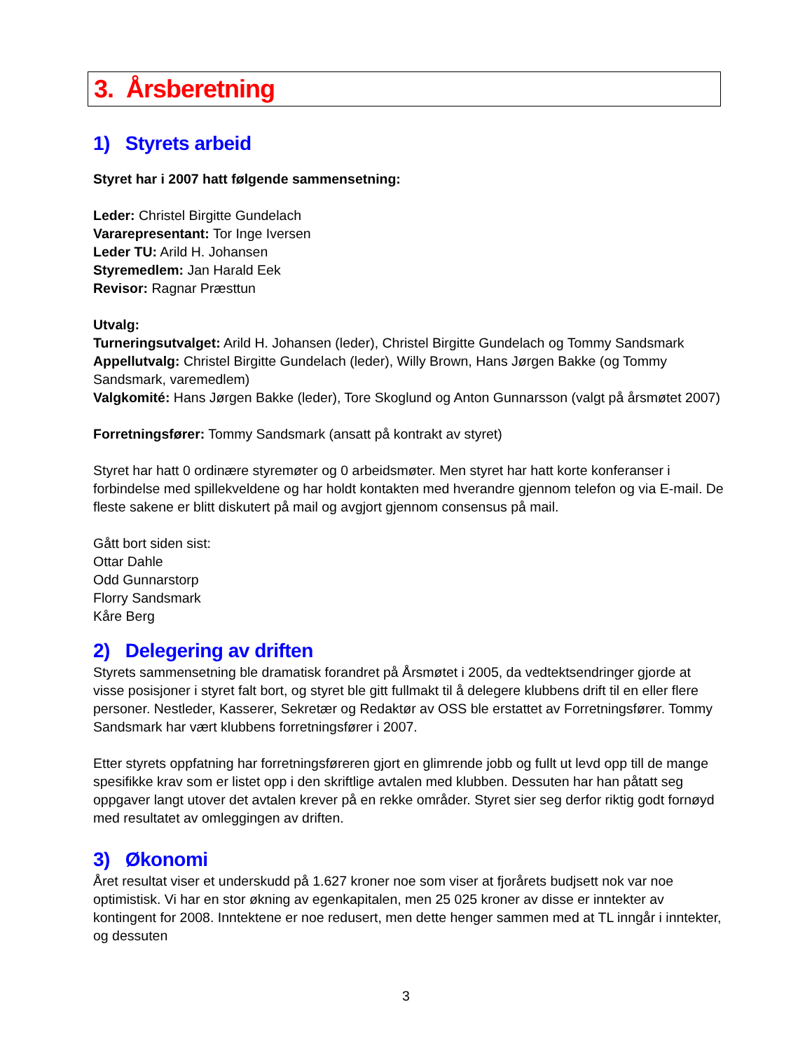3. Årsberetning
1) Styrets arbeid
Styret har i 2007 hatt følgende sammensetning:
Leder: Christel Birgitte Gundelach
Vararepresentant: Tor Inge Iversen
Leder TU: Arild H. Johansen
Styremedlem: Jan Harald Eek
Revisor: Ragnar Præsttun
Utvalg:
Turneringsutvalget: Arild H. Johansen (leder), Christel Birgitte Gundelach og Tommy Sandsmark
Appellutvalg: Christel Birgitte Gundelach (leder), Willy Brown, Hans Jørgen Bakke (og Tommy Sandsmark, varemedlem)
Valgkomité: Hans Jørgen Bakke (leder), Tore Skoglund og Anton Gunnarsson (valgt på årsmøtet 2007)
Forretningsfører: Tommy Sandsmark (ansatt på kontrakt av styret)
Styret har hatt 0 ordinære styremøter og 0 arbeidsmøter. Men styret har hatt korte konferanser i forbindelse med spillekveldene og har holdt kontakten med hverandre gjennom telefon og via E-mail. De fleste sakene er blitt diskutert på mail og avgjort gjennom consensus på mail.
Gått bort siden sist:
Ottar Dahle
Odd Gunnarstorp
Florry Sandsmark
Kåre Berg
2) Delegering av driften
Styrets sammensetning ble dramatisk forandret på Årsmøtet i 2005, da vedtektsendringer gjorde at visse posisjoner i styret falt bort, og styret ble gitt fullmakt til å delegere klubbens drift til en eller flere personer. Nestleder, Kasserer, Sekretær og Redaktør av OSS ble erstattet av Forretningsfører. Tommy Sandsmark har vært klubbens forretningsfører i 2007.
Etter styrets oppfatning har forretningsføreren gjort en glimrende jobb og fullt ut levd opp till de mange spesifikke krav som er listet opp i den skriftlige avtalen med klubben. Dessuten har han påtatt seg oppgaver langt utover det avtalen krever på en rekke områder. Styret sier seg derfor riktig godt fornøyd med resultatet av omleggingen av driften.
3) Økonomi
Året resultat viser et underskudd på 1.627 kroner noe som viser at fjorårets budjsett nok var noe optimistisk. Vi har en stor økning av egenkapitalen, men 25 025 kroner av disse er inntekter av kontingent for 2008. Inntektene er noe redusert, men dette henger sammen med at TL inngår i inntekter, og dessuten
3